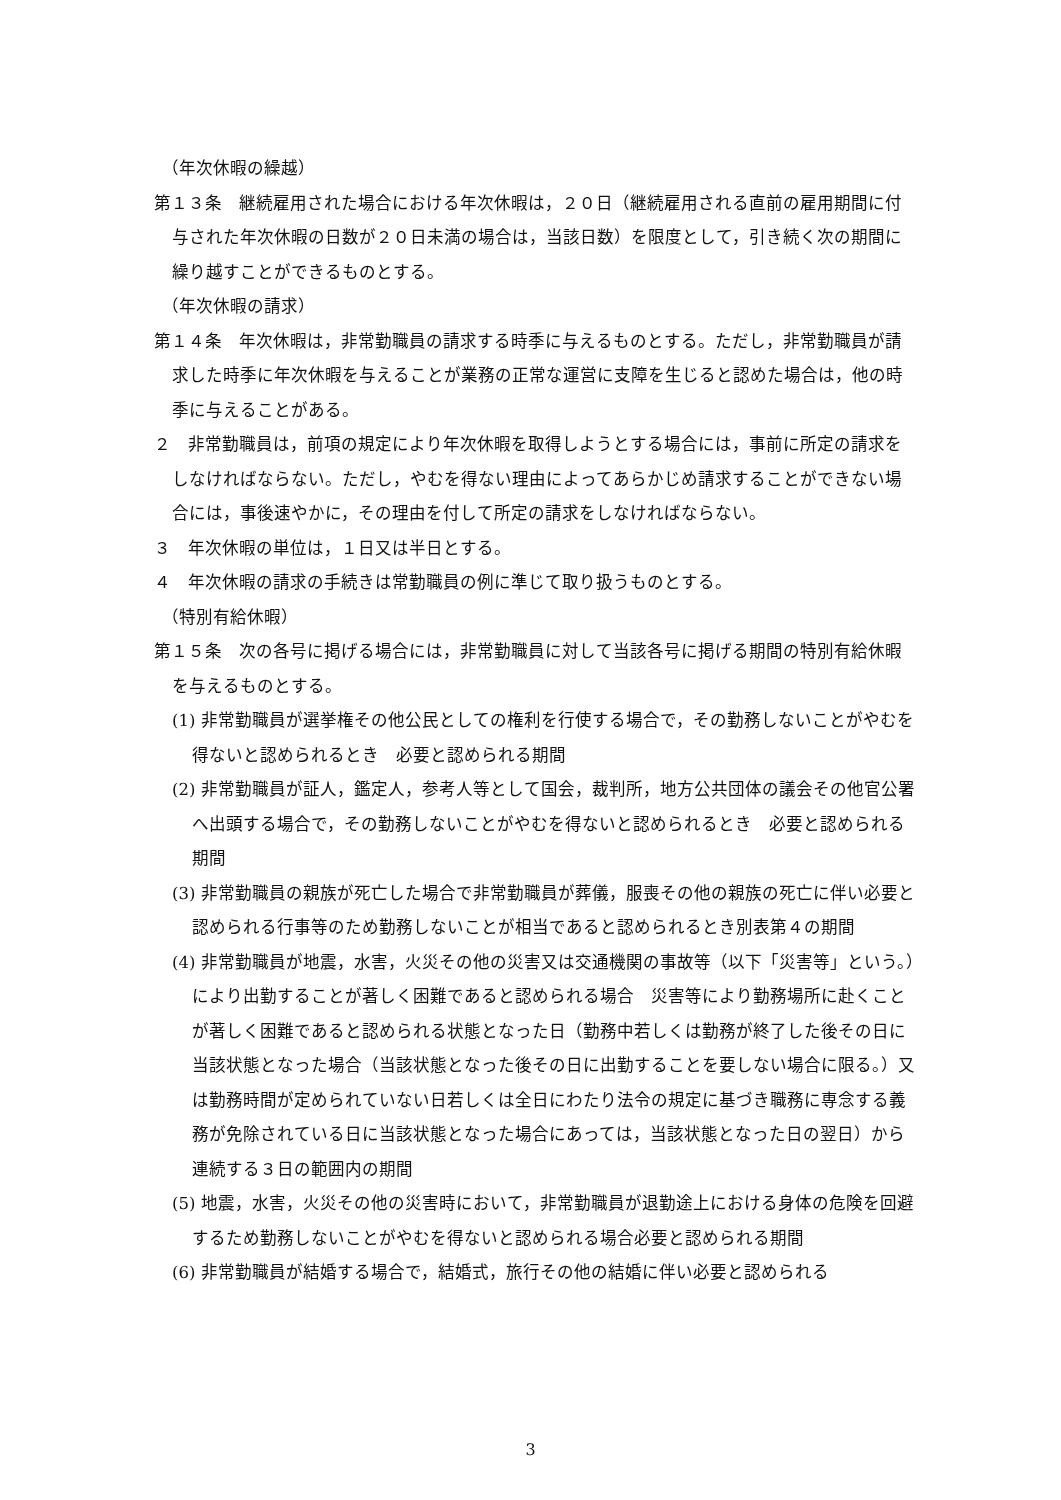（年次休暇の繰越）
第１３条　継続雇用された場合における年次休暇は，２０日（継続雇用される直前の雇用期間に付与された年次休暇の日数が２０日未満の場合は，当該日数）を限度として，引き続く次の期間に繰り越すことができるものとする。
（年次休暇の請求）
第１４条　年次休暇は，非常勤職員の請求する時季に与えるものとする。ただし，非常勤職員が請求した時季に年次休暇を与えることが業務の正常な運営に支障を生じると認めた場合は，他の時季に与えることがある。
２　非常勤職員は，前項の規定により年次休暇を取得しようとする場合には，事前に所定の請求をしなければならない。ただし，やむを得ない理由によってあらかじめ請求することができない場合には，事後速やかに，その理由を付して所定の請求をしなければならない。
３　年次休暇の単位は，１日又は半日とする。
４　年次休暇の請求の手続きは常勤職員の例に準じて取り扱うものとする。
（特別有給休暇）
第１５条　次の各号に掲げる場合には，非常勤職員に対して当該各号に掲げる期間の特別有給休暇を与えるものとする。
(1) 非常勤職員が選挙権その他公民としての権利を行使する場合で，その勤務しないことがやむを得ないと認められるとき　必要と認められる期間
(2) 非常勤職員が証人，鑑定人，参考人等として国会，裁判所，地方公共団体の議会その他官公署へ出頭する場合で，その勤務しないことがやむを得ないと認められるとき　必要と認められる期間
(3) 非常勤職員の親族が死亡した場合で非常勤職員が葬儀，服喪その他の親族の死亡に伴い必要と認められる行事等のため勤務しないことが相当であると認められるとき別表第４の期間
(4) 非常勤職員が地震，水害，火災その他の災害又は交通機関の事故等（以下「災害等」という。）により出勤することが著しく困難であると認められる場合　災害等により勤務場所に赴くことが著しく困難であると認められる状態となった日（勤務中若しくは勤務が終了した後その日に当該状態となった場合（当該状態となった後その日に出勤することを要しない場合に限る。）又は勤務時間が定められていない日若しくは全日にわたり法令の規定に基づき職務に専念する義務が免除されている日に当該状態となった場合にあっては，当該状態となった日の翌日）から連続する３日の範囲内の期間
(5) 地震，水害，火災その他の災害時において，非常勤職員が退勤途上における身体の危険を回避するため勤務しないことがやむを得ないと認められる場合必要と認められる期間
(6) 非常勤職員が結婚する場合で，結婚式，旅行その他の結婚に伴い必要と認められる
3